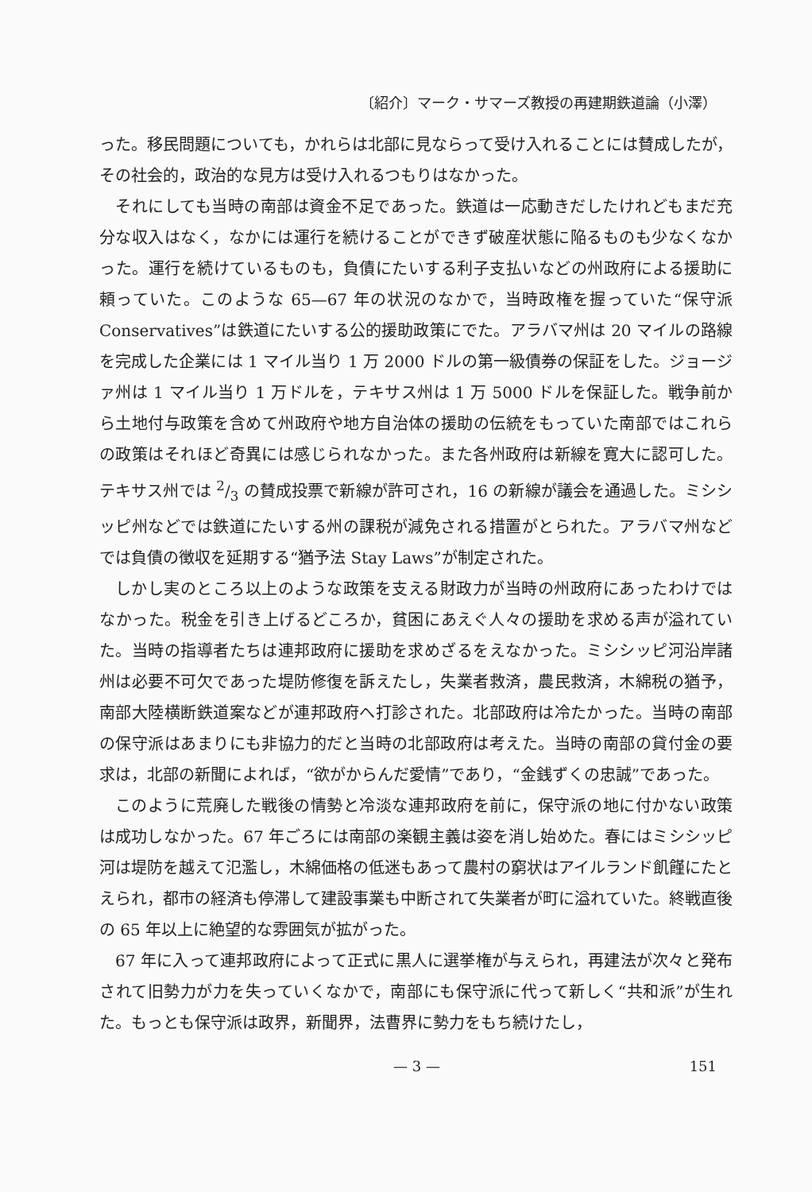〔紹介〕マーク・サマーズ教授の再建期鉄道論（小澤）
った。移民問題についても，かれらは北部に見ならって受け入れることには賛成したが，その社会的，政治的な見方は受け入れるつもりはなかった。
それにしても当時の南部は資金不足であった。鉄道は一応動きだしたけれどもまだ充分な収入はなく，なかには運行を続けることができず破産状態に陥るものも少なくなかった。運行を続けているものも，負債にたいする利子支払いなどの州政府による援助に頼っていた。このような 65—67 年の状況のなかで，当時政権を握っていた“保守派 Conservatives”は鉄道にたいする公的援助政策にでた。アラバマ州は 20 マイルの路線を完成した企業には 1 マイル当り 1 万 2000 ドルの第一級債券の保証をした。ジョージァ州は 1 マイル当り 1 万ドルを，テキサス州は 1 万 5000 ドルを保証した。戦争前から土地付与政策を含めて州政府や地方自治体の援助の伝統をもっていた南部ではこれらの政策はそれほど奇異には感じられなかった。また各州政府は新線を寛大に認可した。テキサス州では 2/3 の賛成投票で新線が許可され，16 の新線が議会を通過した。ミシシッピ州などでは鉄道にたいする州の課税が減免される措置がとられた。アラバマ州などでは負債の徴収を延期する“猶予法 Stay Laws”が制定された。
しかし実のところ以上のような政策を支える財政力が当時の州政府にあったわけではなかった。税金を引き上げるどころか，貧困にあえぐ人々の援助を求める声が溢れていた。当時の指導者たちは連邦政府に援助を求めざるをえなかった。ミシシッピ河沿岸諸州は必要不可欠であった堤防修復を訴えたし，失業者救済，農民救済，木綿税の猶予，南部大陸横断鉄道案などが連邦政府へ打診された。北部政府は冷たかった。当時の南部の保守派はあまりにも非協力的だと当時の北部政府は考えた。当時の南部の貸付金の要求は，北部の新聞によれば，“欲がからんだ愛情”であり，“金銭ずくの忠誠”であった。
このように荒廃した戦後の情勢と冷淡な連邦政府を前に，保守派の地に付かない政策は成功しなかった。67 年ごろには南部の楽観主義は姿を消し始めた。春にはミシシッピ河は堤防を越えて氾濫し，木綿価格の低迷もあって農村の窮状はアイルランド飢饉にたとえられ，都市の経済も停滞して建設事業も中断されて失業者が町に溢れていた。終戦直後の 65 年以上に絶望的な雰囲気が拡がった。
67 年に入って連邦政府によって正式に黒人に選挙権が与えられ，再建法が次々と発布されて旧勢力が力を失っていくなかで，南部にも保守派に代って新しく“共和派”が生れた。もっとも保守派は政界，新聞界，法曹界に勢力をもち続けたし，
— 3 — 151